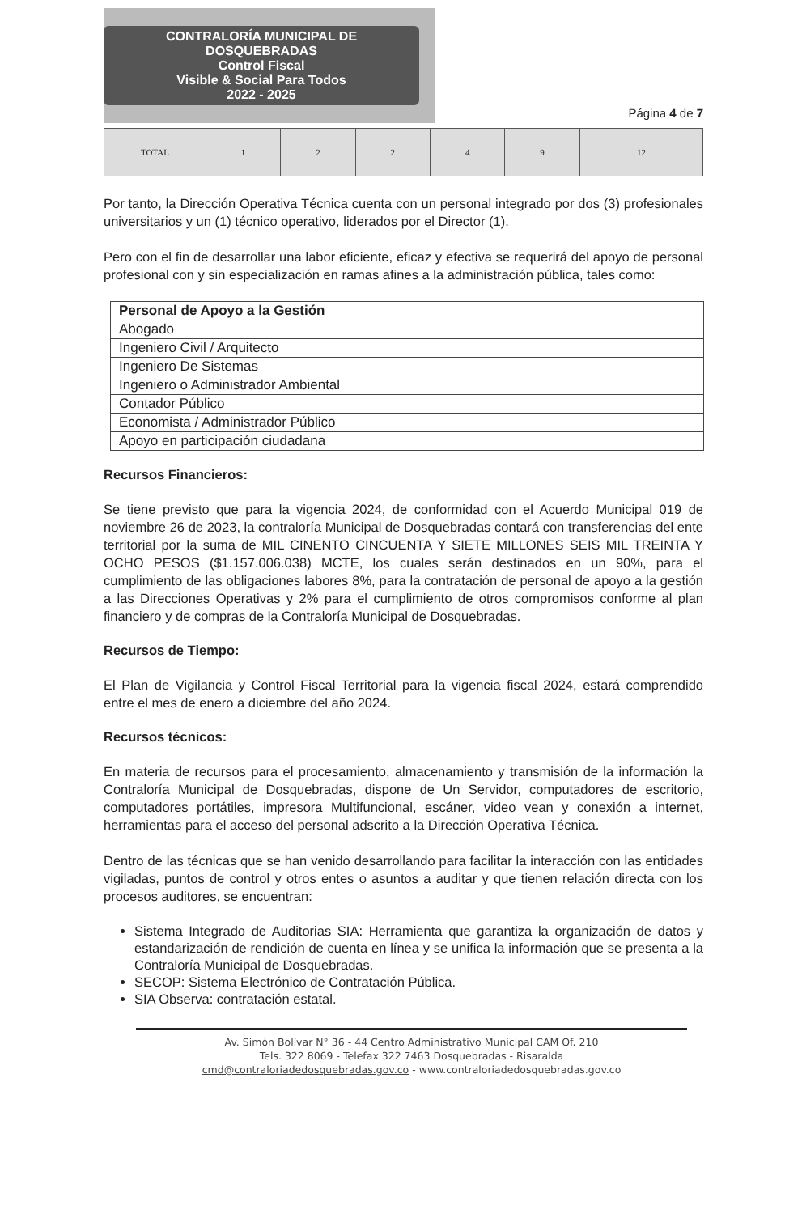CONTRALORÍA MUNICIPAL DE DOSQUEBRADAS
Control Fiscal
Visible & Social Para Todos
2022 - 2025
Página 4 de 7
| TOTAL | 1 | 2 | 2 | 4 | 9 | 12 |
Por tanto, la Dirección Operativa Técnica cuenta con un personal integrado por dos (3) profesionales universitarios y un (1) técnico operativo, liderados por el Director (1).
Pero con el fin de desarrollar una labor eficiente, eficaz y efectiva se requerirá del apoyo de personal profesional con y sin especialización en ramas afines a la administración pública, tales como:
| Personal de Apoyo a la Gestión |
| --- |
| Abogado |
| Ingeniero Civil / Arquitecto |
| Ingeniero De Sistemas |
| Ingeniero o Administrador Ambiental |
| Contador Público |
| Economista / Administrador Público |
| Apoyo en participación ciudadana |
Recursos Financieros:
Se tiene previsto que para la vigencia 2024, de conformidad con el Acuerdo Municipal 019 de noviembre 26 de 2023, la contraloría Municipal de Dosquebradas contará con transferencias del ente territorial por la suma de MIL CINENTO CINCUENTA Y SIETE MILLONES SEIS MIL TREINTA Y OCHO PESOS ($1.157.006.038) MCTE, los cuales serán destinados en un 90%, para el cumplimiento de las obligaciones labores 8%, para la contratación de personal de apoyo a la gestión a las Direcciones Operativas y 2% para el cumplimiento de otros compromisos conforme al plan financiero y de compras de la Contraloría Municipal de Dosquebradas.
Recursos de Tiempo:
El Plan de Vigilancia y Control Fiscal Territorial para la vigencia fiscal 2024, estará comprendido entre el mes de enero a diciembre del año 2024.
Recursos técnicos:
En materia de recursos para el procesamiento, almacenamiento y transmisión de la información la Contraloría Municipal de Dosquebradas, dispone de Un Servidor, computadores de escritorio, computadores portátiles, impresora Multifuncional, escáner, video vean y conexión a internet, herramientas para el acceso del personal adscrito a la Dirección Operativa Técnica.
Dentro de las técnicas que se han venido desarrollando para facilitar la interacción con las entidades vigiladas, puntos de control y otros entes o asuntos a auditar y que tienen relación directa con los procesos auditores, se encuentran:
Sistema Integrado de Auditorias SIA: Herramienta que garantiza la organización de datos y estandarización de rendición de cuenta en línea y se unifica la información que se presenta a la Contraloría Municipal de Dosquebradas.
SECOP: Sistema Electrónico de Contratación Pública.
SIA Observa: contratación estatal.
Av. Simón Bolívar N° 36 - 44 Centro Administrativo Municipal CAM Of. 210
Tels. 322 8069 - Telefax 322 7463 Dosquebradas - Risaralda
cmd@contraloriadedosquebradas.gov.co - www.contraloriadedosquebradas.gov.co